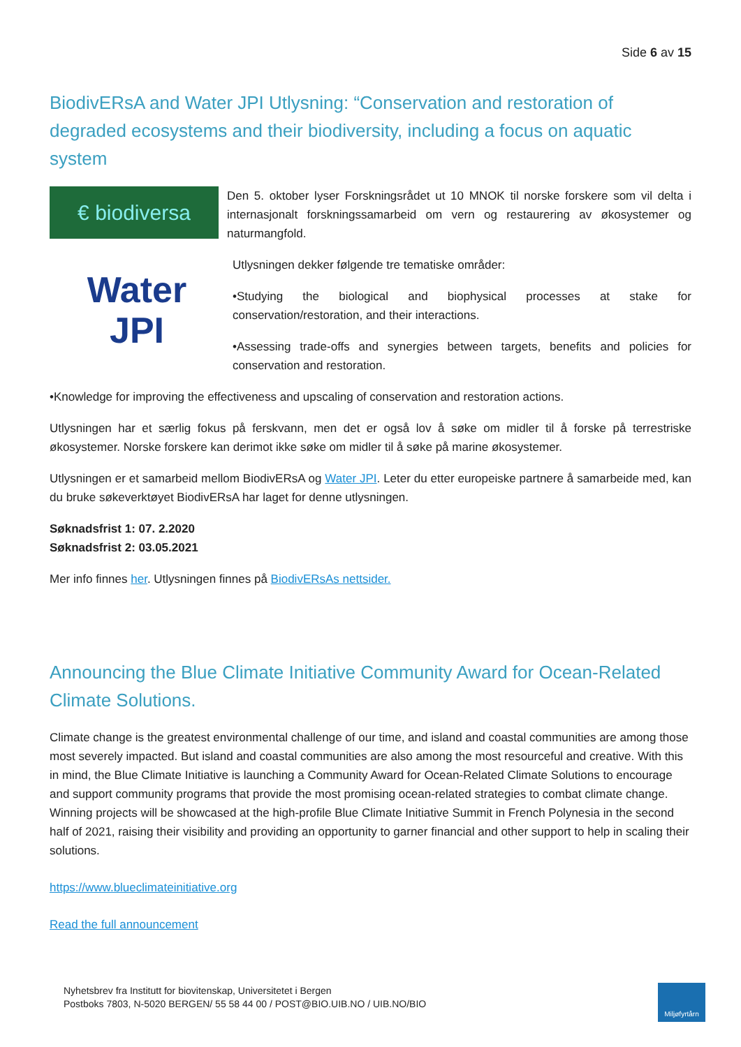Side 6 av 15
BiodivERsA and Water JPI Utlysning: “Conservation and restoration of degraded ecosystems and their biodiversity, including a focus on aquatic system
€ biodiversa
Den 5. oktober lyser Forskningsrådet ut 10 MNOK til norske forskere som vil delta i internasjonalt forskningssamarbeid om vern og restaurering av økosystemer og naturmangfold.
Water
JPI
Utlysningen dekker følgende tre tematiske områder:
•Studying the biological and biophysical processes at stake for conservation/restoration, and their interactions.
•Assessing trade-offs and synergies between targets, benefits and policies for conservation and restoration.
•Knowledge for improving the effectiveness and upscaling of conservation and restoration actions.
Utlysningen har et særlig fokus på ferskvann, men det er også lov å søke om midler til å forske på terrestriske økosystemer. Norske forskere kan derimot ikke søke om midler til å søke på marine økosystemer.
Utlysningen er et samarbeid mellom BiodivERsA og Water JPI. Leter du etter europeiske partnere å samarbeide med, kan du bruke søkeverktøyet BiodivERsA har laget for denne utlysningen.
Søknadsfrist 1: 07. 2.2020
Søknadsfrist 2: 03.05.2021
Mer info finnes her. Utlysningen finnes på BiodivERsAs nettsider.
Announcing the Blue Climate Initiative Community Award for Ocean-Related Climate Solutions.
Climate change is the greatest environmental challenge of our time, and island and coastal communities are among those most severely impacted. But island and coastal communities are also among the most resourceful and creative. With this in mind, the Blue Climate Initiative is launching a Community Award for Ocean-Related Climate Solutions to encourage and support community programs that provide the most promising ocean-related strategies to combat climate change. Winning projects will be showcased at the high-profile Blue Climate Initiative Summit in French Polynesia in the second half of 2021, raising their visibility and providing an opportunity to garner financial and other support to help in scaling their solutions.
https://www.blueclimateinitiative.org
Read the full announcement
Nyhetsbrev fra Institutt for biovitenskap, Universitetet i Bergen
Postboks 7803, N-5020 BERGEN/ 55 58 44 00 / POST@BIO.UIB.NO / UIB.NO/BIO
Miljøfyrtårn